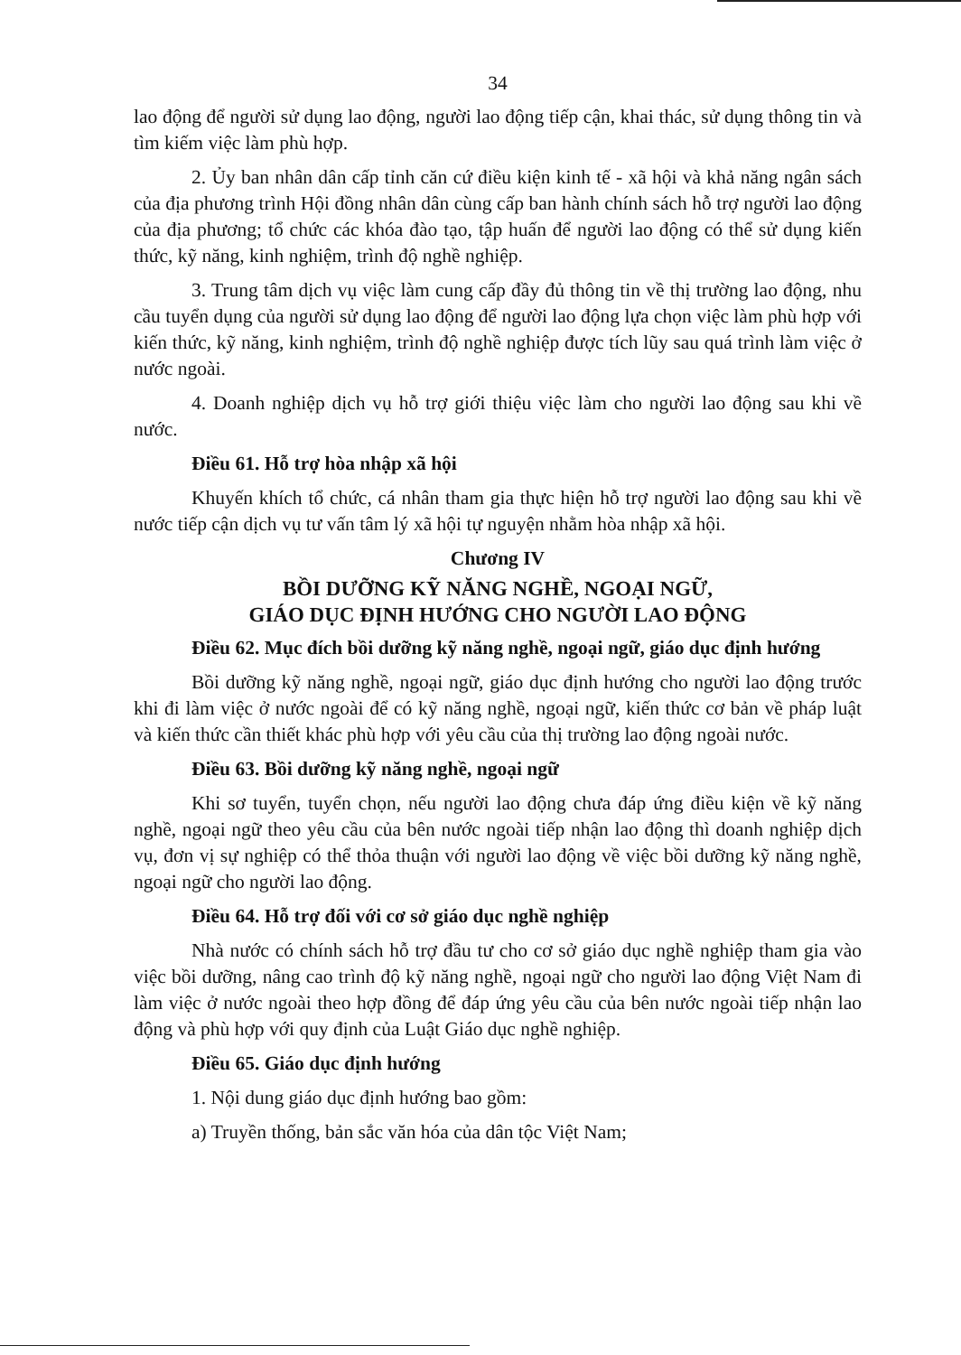34
lao động để người sử dụng lao động, người lao động tiếp cận, khai thác, sử dụng thông tin và tìm kiếm việc làm phù hợp.
2. Ủy ban nhân dân cấp tỉnh căn cứ điều kiện kinh tế - xã hội và khả năng ngân sách của địa phương trình Hội đồng nhân dân cùng cấp ban hành chính sách hỗ trợ người lao động của địa phương; tổ chức các khóa đào tạo, tập huấn để người lao động có thể sử dụng kiến thức, kỹ năng, kinh nghiệm, trình độ nghề nghiệp.
3. Trung tâm dịch vụ việc làm cung cấp đầy đủ thông tin về thị trường lao động, nhu cầu tuyển dụng của người sử dụng lao động để người lao động lựa chọn việc làm phù hợp với kiến thức, kỹ năng, kinh nghiệm, trình độ nghề nghiệp được tích lũy sau quá trình làm việc ở nước ngoài.
4. Doanh nghiệp dịch vụ hỗ trợ giới thiệu việc làm cho người lao động sau khi về nước.
Điều 61. Hỗ trợ hòa nhập xã hội
Khuyến khích tổ chức, cá nhân tham gia thực hiện hỗ trợ người lao động sau khi về nước tiếp cận dịch vụ tư vấn tâm lý xã hội tự nguyện nhằm hòa nhập xã hội.
Chương IV
BỒI DƯỠNG KỸ NĂNG NGHỀ, NGOẠI NGỮ,
GIÁO DỤC ĐỊNH HƯỚNG CHO NGƯỜI LAO ĐỘNG
Điều 62. Mục đích bồi dưỡng kỹ năng nghề, ngoại ngữ, giáo dục định hướng
Bồi dưỡng kỹ năng nghề, ngoại ngữ, giáo dục định hướng cho người lao động trước khi đi làm việc ở nước ngoài để có kỹ năng nghề, ngoại ngữ, kiến thức cơ bản về pháp luật và kiến thức cần thiết khác phù hợp với yêu cầu của thị trường lao động ngoài nước.
Điều 63. Bồi dưỡng kỹ năng nghề, ngoại ngữ
Khi sơ tuyển, tuyển chọn, nếu người lao động chưa đáp ứng điều kiện về kỹ năng nghề, ngoại ngữ theo yêu cầu của bên nước ngoài tiếp nhận lao động thì doanh nghiệp dịch vụ, đơn vị sự nghiệp có thể thỏa thuận với người lao động về việc bồi dưỡng kỹ năng nghề, ngoại ngữ cho người lao động.
Điều 64. Hỗ trợ đối với cơ sở giáo dục nghề nghiệp
Nhà nước có chính sách hỗ trợ đầu tư cho cơ sở giáo dục nghề nghiệp tham gia vào việc bồi dưỡng, nâng cao trình độ kỹ năng nghề, ngoại ngữ cho người lao động Việt Nam đi làm việc ở nước ngoài theo hợp đồng để đáp ứng yêu cầu của bên nước ngoài tiếp nhận lao động và phù hợp với quy định của Luật Giáo dục nghề nghiệp.
Điều 65. Giáo dục định hướng
1. Nội dung giáo dục định hướng bao gồm:
a) Truyền thống, bản sắc văn hóa của dân tộc Việt Nam;